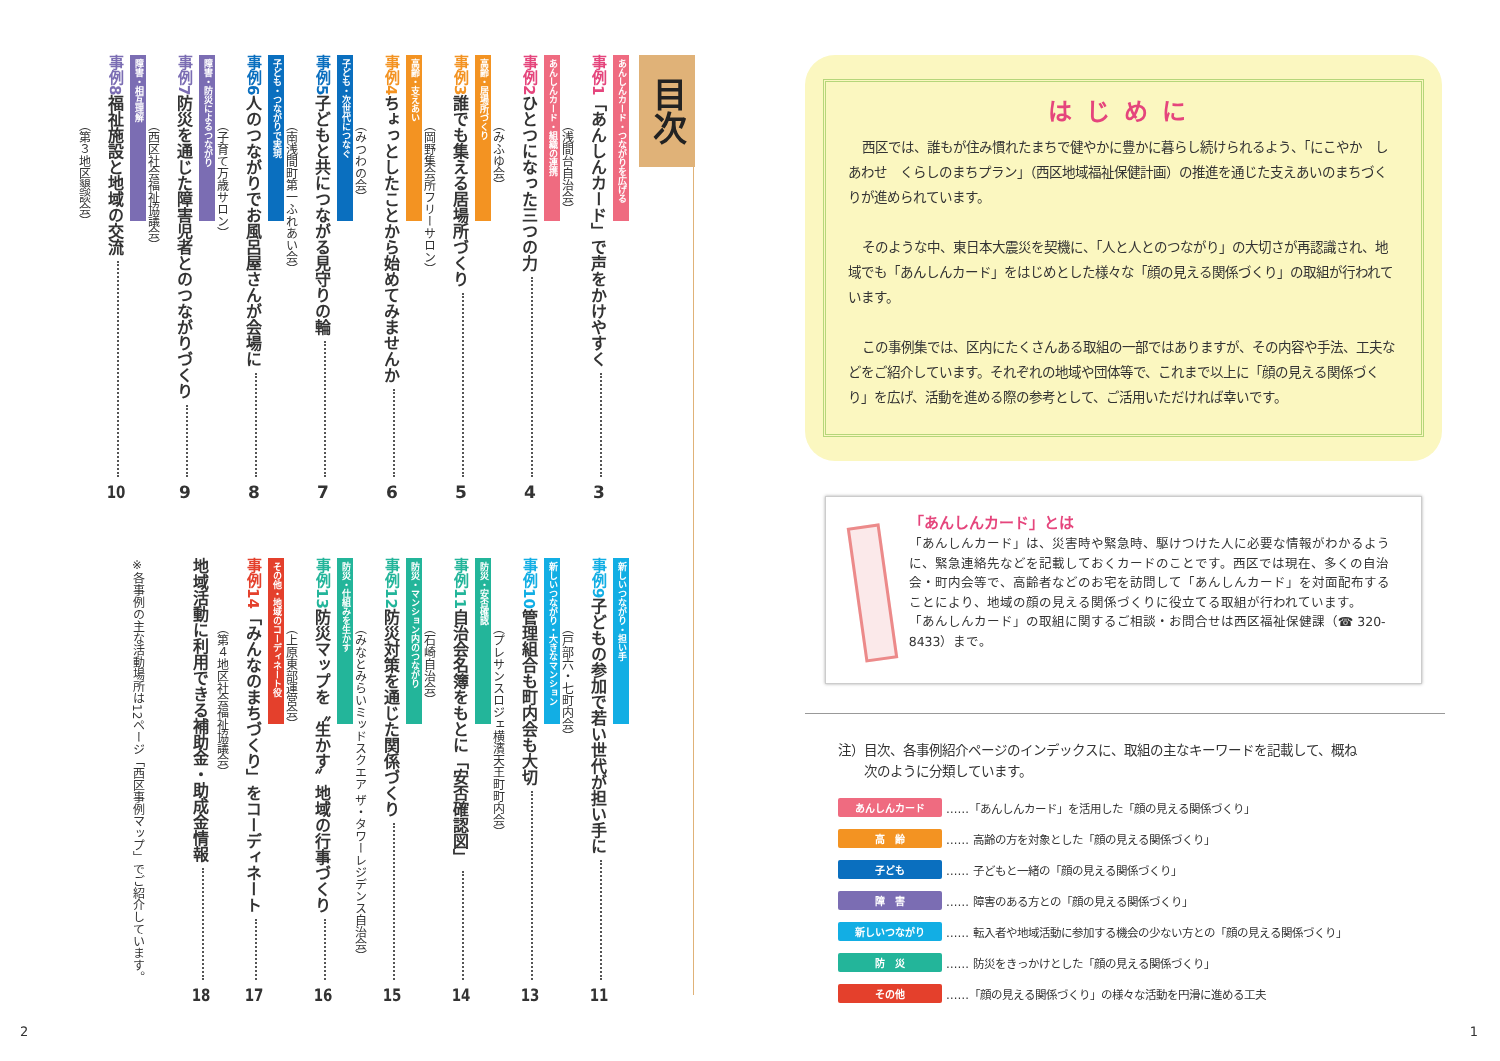はじめに
西区では、誰もが住み慣れたまちで健やかに豊かに暮らし続けられるよう、「にこやか　しあわせ　くらしのまちプラン」（西区地域福祉保健計画）の推進を通じた支えあいのまちづくりが進められています。
そのような中、東日本大震災を契機に、「人と人とのつながり」の大切さが再認識され、地域でも「あんしんカード」をはじめとした様々な「顔の見える関係づくり」の取組が行われています。
この事例集では、区内にたくさんある取組の一部ではありますが、その内容や手法、工夫などをご紹介しています。それぞれの地域や団体等で、これまで以上に「顔の見える関係づくり」を広げ、活動を進める際の参考として、ご活用いただければ幸いです。
「あんしんカード」とは
「あんしんカード」は、災害時や緊急時、駆けつけた人に必要な情報がわかるように、緊急連絡先などを記載しておくカードのことです。西区では現在、多くの自治会・町内会等で、高齢者などのお宅を訪問して「あんしんカード」を対面配布することにより、地域の顔の見える関係づくりに役立てる取組が行われています。
「あんしんカード」の取組に関するご相談・お問合せは西区福祉保健課（☎ 320-8433）まで。
注）目次、各事例紹介ページのインデックスに、取組の主なキーワードを記載して、概ね
　　次のように分類しています。
あんしんカード ……「あんしんカード」を活用した「顔の見える関係づくり」
高　齢 …… 高齢の方を対象とした「顔の見える関係づくり」
子ども …… 子どもと一緒の「顔の見える関係づくり」
障　害 …… 障害のある方との「顔の見える関係づくり」
新しいつながり …… 転入者や地域活動に参加する機会の少ない方との「顔の見える関係づくり」
防　災 …… 防災をきっかけとした「顔の見える関係づくり」
その他 ……「顔の見える関係づくり」の様々な活動を円滑に進める工夫
1
目次
あんしんカード・つながりを広げる
事例1 「あんしんカード」で声をかけやすく 3
（浅間台自治会）
あんしんカード・組織の連携
事例2 ひとつになった三つの力 4
（みふゆ会）
高齢・居場所づくり
事例3 誰でも集える居場所づくり 5
（岡野集会所フリーサロン）
高齢・支えあい
事例4 ちょっとしたことから始めてみませんか 6
（みつわの会）
子ども・次世代につなぐ
事例5 子どもと共につながる見守りの輪 7
（南浅間町第一ふれあい会）
子ども・つながりで実現
事例6 人のつながりでお風呂屋さんが会場に 8
（子育て万歳サロン）
障害・防災によるつながり
事例7 防災を通じた障害児者とのつながりづくり 9
（西区社会福祉協議会）
障害・相互理解
事例8 福祉施設と地域の交流 10
（第３地区懇談会）
新しいつながり・担い手
事例9 子どもの参加で若い世代が担い手に 11
（戸部六・七町内会）
新しいつながり・大きなマンション
事例10 管理組合も町内会も大切 13
（プレサンスロジェ横濱天王町町内会）
防災・安否確認
事例11 自治会名簿をもとに「安否確認図」 14
（石崎自治会）
防災・マンション内のつながり
事例12 防災対策を通じた関係づくり 15
（みなとみらいミッドスクエア ザ・タワーレジデンス自治会）
防災・仕組みを生かす
事例13 防災マップを〝生かす〟地域の行事づくり 16
（上原東部運営会）
その他・地域のコーディネート役
事例14 「みんなのまちづくり」をコーディネート 17
（第４地区社会福祉協議会）
地域活動に利用できる補助金・助成金情報 18
※各事例の主な活動場所は12ページ「西区事例マップ」でご紹介しています。
2